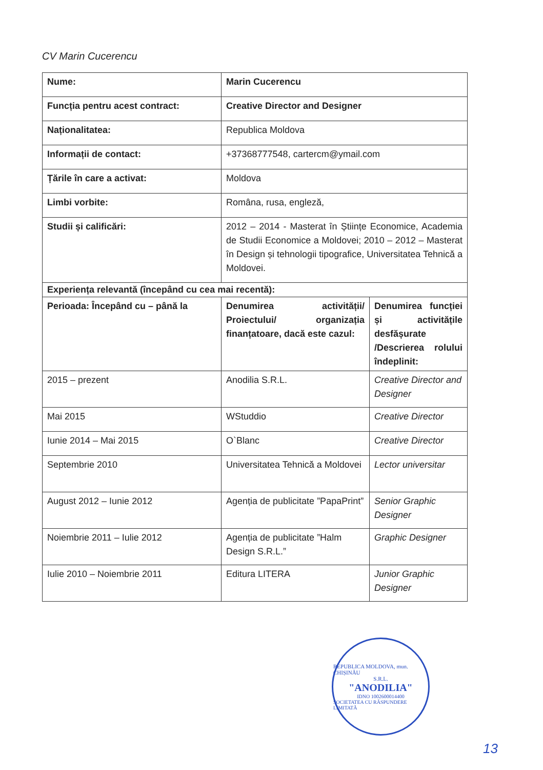CV Marin Cucerencu
| Nume: | Marin Cucerencu | |
| Funcția pentru acest contract: | Creative Director and Designer | |
| Naționalitatea: | Republica Moldova | |
| Informații de contact: | +37368777548, cartercm@ymail.com | |
| Țările în care a activat: | Moldova | |
| Limbi vorbite: | Româna, rusa, engleză, | |
| Studii și calificări: | 2012 – 2014 - Masterat în Științe Economice, Academia de Studii Economice a Moldovei; 2010 – 2012 – Masterat în Design și tehnologii tipografice, Universitatea Tehnică a Moldovei. | |
| Experiența relevantă (începând cu cea mai recentă): | | |
| Perioada: Începând cu – până la | Denumirea activității/ Proiectului/ organizația finanțatoare, dacă este cazul: | Denumirea funcției și activitățile desfășurate /Descrierea rolului îndeplinit: |
| 2015 – prezent | Anodilia S.R.L. | Creative Director and Designer |
| Mai 2015 | WStuddio | Creative Director |
| Iunie 2014 – Mai 2015 | O`Blanc | Creative Director |
| Septembrie 2010 | Universitatea Tehnică a Moldovei | Lector universitar |
| August 2012 – Iunie 2012 | Agenția de publicitate ”PapaPrint” | Senior Graphic Designer |
| Noiembrie 2011 – Iulie 2012 | Agenția de publicitate ”Halm Design S.R.L.” | Graphic Designer |
| Iulie 2010 – Noiembrie 2011 | Editura LITERA | Junior Graphic Designer |
REPUBLICA MOLDOVA, mun. CHIȘINĂU
S.R.L.
"ANODILIA"
IDNO 1002600014400
SOCIETATEA CU RĂSPUNDERE LIMITATĂ
13